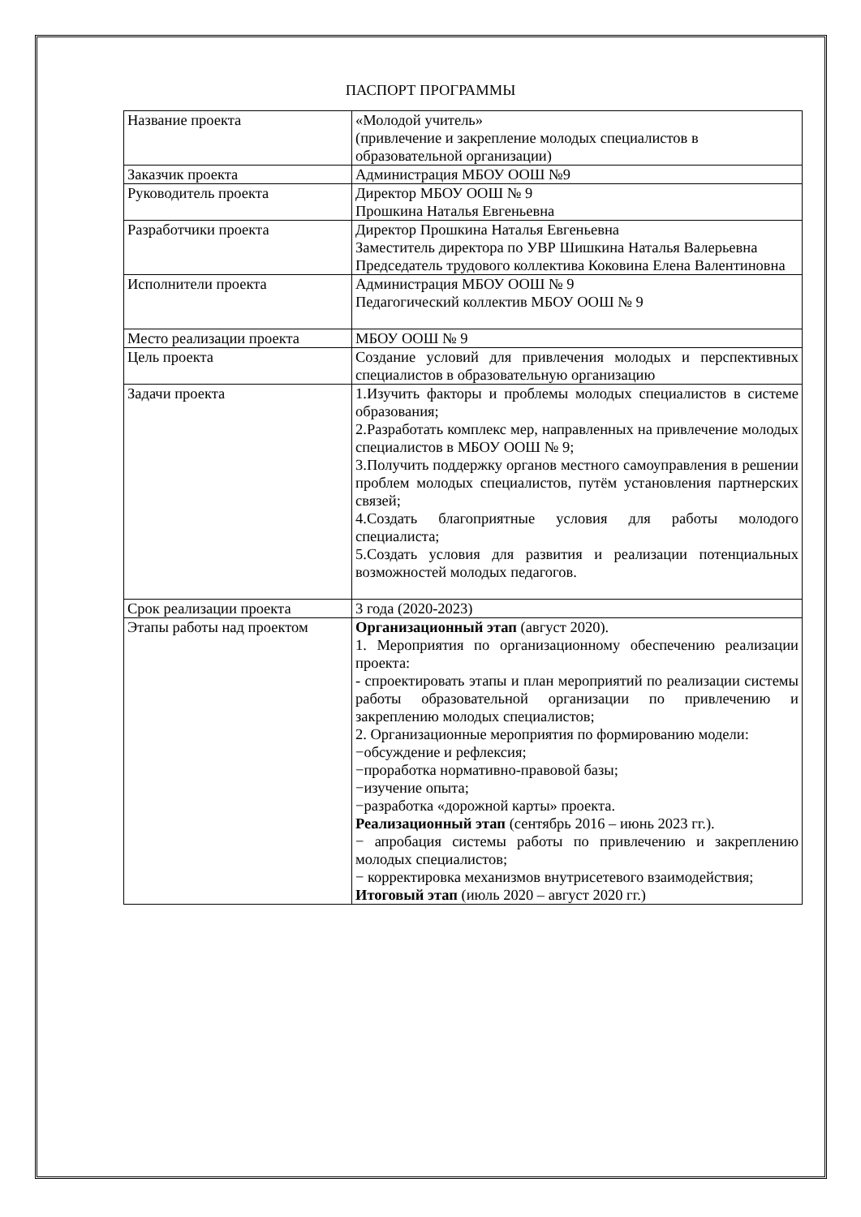ПАСПОРТ ПРОГРАММЫ
| Название проекта | «Молодой учитель» (привлечение и закрепление молодых специалистов в образовательной организации) |
| Заказчик проекта | Администрация МБОУ ООШ №9 |
| Руководитель проекта | Директор МБОУ ООШ № 9 Прошкина Наталья Евгеньевна |
| Разработчики проекта | Директор Прошкина Наталья Евгеньевна Заместитель директора по УВР Шишкина Наталья Валерьевна Председатель трудового коллектива Коковина Елена Валентиновна |
| Исполнители проекта | Администрация МБОУ ООШ № 9 Педагогический коллектив МБОУ ООШ № 9 |
| Место реализации проекта | МБОУ ООШ № 9 |
| Цель проекта | Создание условий для привлечения молодых и перспективных специалистов в образовательную организацию |
| Задачи проекта | 1.Изучить факторы и проблемы молодых специалистов в системе образования; 2.Разработать комплекс мер, направленных на привлечение молодых специалистов в МБОУ ООШ № 9; 3.Получить поддержку органов местного самоуправления в решении проблем молодых специалистов, путём установления партнерских связей; 4.Создать благоприятные условия для работы молодого специалиста; 5.Создать условия для развития и реализации потенциальных возможностей молодых педагогов. |
| Срок реализации проекта | 3 года (2020-2023) |
| Этапы работы над проектом | Организационный этап (август 2020). 1. Мероприятия по организационному обеспечению реализации проекта: - спроектировать этапы и план мероприятий по реализации системы работы образовательной организации по привлечению и закреплению молодых специалистов; 2. Организационные мероприятия по формированию модели: −обсуждение и рефлексия; −проработка нормативно-правовой базы; −изучение опыта; −разработка «дорожной карты» проекта. Реализационный этап (сентябрь 2016 – июнь 2023 гг.). − апробация системы работы по привлечению и закреплению молодых специалистов; − корректировка механизмов внутрисетевого взаимодействия; Итоговый этап (июль 2020 – август 2020 гг.) |